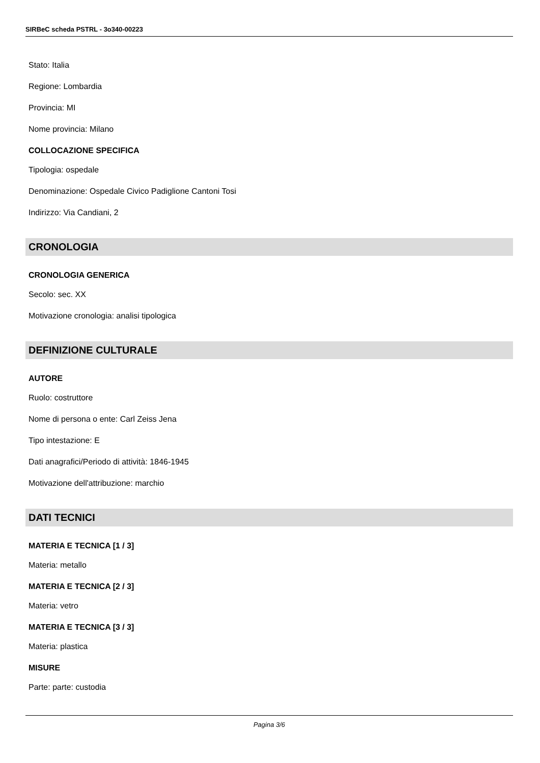SIRBeC scheda PSTRL - 3o340-00223
Stato: Italia
Regione: Lombardia
Provincia: MI
Nome provincia: Milano
COLLOCAZIONE SPECIFICA
Tipologia: ospedale
Denominazione: Ospedale Civico Padiglione Cantoni Tosi
Indirizzo: Via Candiani, 2
CRONOLOGIA
CRONOLOGIA GENERICA
Secolo: sec. XX
Motivazione cronologia: analisi tipologica
DEFINIZIONE CULTURALE
AUTORE
Ruolo: costruttore
Nome di persona o ente: Carl Zeiss Jena
Tipo intestazione: E
Dati anagrafici/Periodo di attività: 1846-1945
Motivazione dell'attribuzione: marchio
DATI TECNICI
MATERIA E TECNICA [1 / 3]
Materia: metallo
MATERIA E TECNICA [2 / 3]
Materia: vetro
MATERIA E TECNICA [3 / 3]
Materia: plastica
MISURE
Parte: parte: custodia
Pagina 3/6